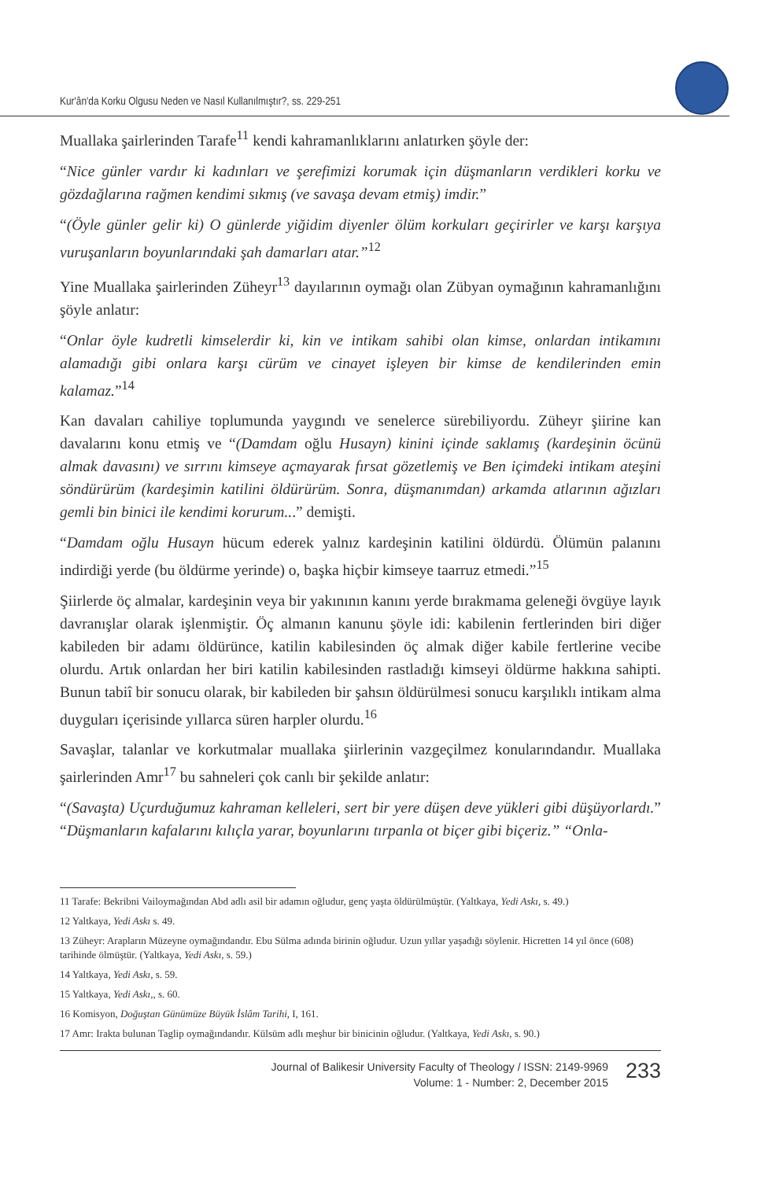Kur'ân'da Korku Olgusu Neden ve Nasıl Kullanılmıştır?, ss. 229-251
Muallaka şairlerinden Tarafe<sup>11</sup> kendi kahramanlıklarını anlatırken şöyle der:
“Nice günler vardır ki kadınları ve şerefimizi korumak için düşmanların verdikleri korku ve gözdağlarına rağmen kendimi sıkmış (ve savaşa devam etmiş) imdir.”
“(Öyle günler gelir ki) O günlerde yiğidim diyenler ölüm korkuları geçirirler ve karşı karşıya vuruşanların boyunlarındaki şah damarları atar.”<sup>12</sup>
Yine Muallaka şairlerinden Züheyr<sup>13</sup> dayılarının oymağı olan Zübyan oymağının kahramanlığını şöyle anlatır:
“Onlar öyle kudretli kimselerdir ki, kin ve intikam sahibi olan kimse, onlardan intikamını alamadığı gibi onlara karşı cürüm ve cinayet işleyen bir kimse de kendilerinden emin kalamaz.”<sup>14</sup>
Kan davaları cahiliye toplumunda yaygındı ve senelerce sürebiliyordu. Züheyr şiirine kan davalarını konu etmiş ve “(Damdam oğlu Husayn) kinini içinde saklamış (kardeşinin öcünü almak davasını) ve sırrını kimseye açmayarak fırsat gözetlemiş ve Ben içimdeki intikam ateşini söndürürüm (kardeşimin katilini öldürürüm. Sonra, düşmanımdan) arkamda atlarının ağızları gemli bin binici ile kendimi korurum...” demişti.
“Damdam oğlu Husayn hücum ederek yalnız kardeşinin katilini öldürdü. Ölümün palanını indirdiği yerde (bu öldürme yerinde) o, başka hiçbir kimseye taarruz etmedi.”<sup>15</sup>
Şiirlerde öç almalar, kardeşinin veya bir yakınının kanını yerde bırakmama geleneği övgüye layık davranışlar olarak işlenmiştir. Öç almanın kanunu şöyle idi: kabilenin fertlerinden biri diğer kabileden bir adamı öldürünce, katilin kabilesinden öç almak diğer kabile fertlerine vecibe olurdu. Artık onlardan her biri katilin kabilesinden rastladığı kimseyi öldürme hakkına sahipti. Bunun tabiî bir sonucu olarak, bir kabileden bir şahsın öldürülmesi sonucu karşılıklı intikam alma duyguları içerisinde yıllarca süren harpler olurdu.<sup>16</sup>
Savaşlar, talanlar ve korkutmalar muallaka şiirlerinin vazgeçilmez konularındandır. Muallaka şairlerinden Amr<sup>17</sup> bu sahneleri çok canlı bir şekilde anlatır:
“(Savaşta) Uçurduğumuz kahraman kelleleri, sert bir yere düşen deve yükleri gibi düşüyorlardı.” “Düşmanların kafalarını kılıçla yarar, boyunlarını tırpanla ot biçer gibi biçeriz.” “Onla-
11 Tarafe: Bekribni Vailoymağından Abd adlı asil bir adamın oğludur, genç yaşta öldürülmüştür. (Yaltkaya, Yedi Askı, s. 49.)
12 Yaltkaya, Yedi Askı s. 49.
13 Züheyr: Arapların Müzeyne oymağındandır. Ebu Sülma adında birinin oğludur. Uzun yıllar yaşadığı söylenir. Hicretten 14 yıl önce (608) tarihinde ölmüştür. (Yaltkaya, Yedi Askı, s. 59.)
14 Yaltkaya, Yedi Askı, s. 59.
15 Yaltkaya, Yedi Askı,, s. 60.
16 Komisyon, Doğuştan Günümüze Büyük İslâm Tarihi, I, 161.
17 Amr: Irakta bulunan Taglip oymağındandır. Külsüm adlı meşhur bir binicinin oğludur. (Yaltkaya, Yedi Askı, s. 90.)
Journal of Balikesir University Faculty of Theology / ISSN: 2149-9969
Volume: 1 - Number: 2, December 2015
233